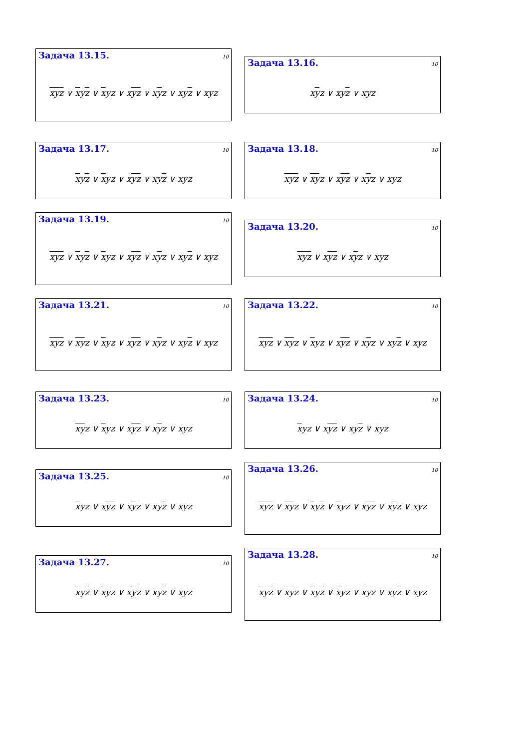Задача 13.15. 10
xyz ∨ xyz ∨ xyz ∨ xyz ∨ xyz ∨ xyz ∨ xyz
Задача 13.16. 10
xyz ∨ xyz ∨ xyz
Задача 13.17. 10
xyz ∨ xyz ∨ xyz ∨ xyz ∨ xyz
Задача 13.18. 10
xyz ∨ xyz ∨ xyz ∨ xyz ∨ xyz
Задача 13.19. 10
xyz ∨ xyz ∨ xyz ∨ xyz ∨ xyz ∨ xyz ∨ xyz
Задача 13.20. 10
xyz ∨ xyz ∨ xyz ∨ xyz
Задача 13.21. 10
xyz ∨ xyz ∨ xyz ∨ xyz ∨ xyz ∨ xyz ∨ xyz
Задача 13.22. 10
xyz ∨ xyz ∨ xyz ∨ xyz ∨ xyz ∨ xyz ∨ xyz
Задача 13.23. 10
xyz ∨ xyz ∨ xyz ∨ xyz ∨ xyz
Задача 13.24. 10
xyz ∨ xyz ∨ xyz ∨ xyz
Задача 13.25. 10
xyz ∨ xyz ∨ xyz ∨ xyz ∨ xyz
Задача 13.26. 10
xyz ∨ xyz ∨ xyz ∨ xyz ∨ xyz ∨ xyz ∨ xyz
Задача 13.27. 10
xyz ∨ xyz ∨ xyz ∨ xyz ∨ xyz
Задача 13.28. 10
xyz ∨ xyz ∨ xyz ∨ xyz ∨ xyz ∨ xyz ∨ xyz